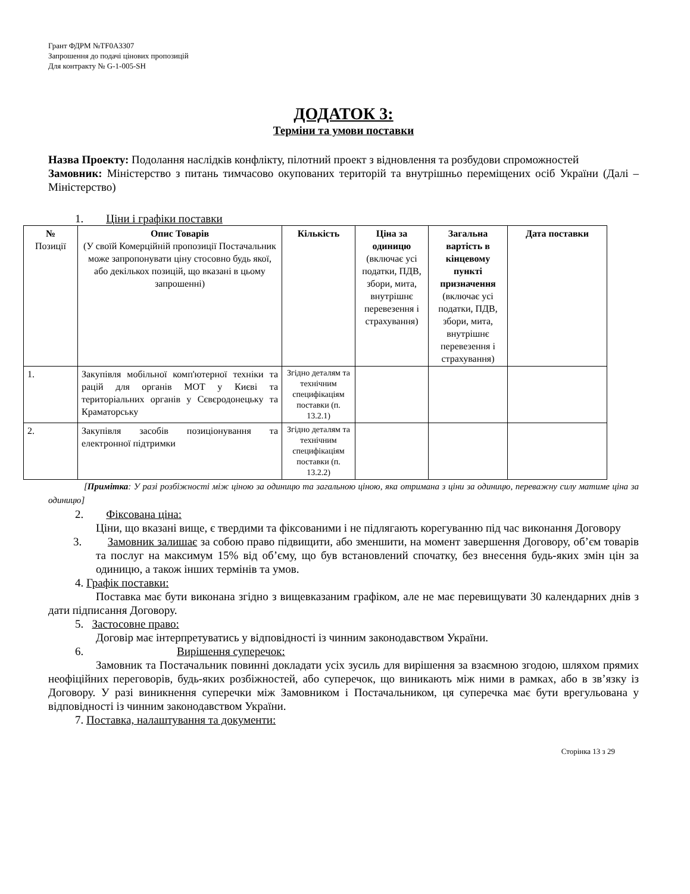Грант ФДРМ №TF0A3307
Запрошення до подачі цінових пропозицій
Для контракту № G-1-005-SH
ДОДАТОК 3:
Терміни та умови поставки
Назва Проекту: Подолання наслідків конфлікту, пілотний проект з відновлення та розбудови спроможностей
Замовник: Міністерство з питань тимчасово окупованих територій та внутрішньо переміщених осіб України (Далі – Міністерство)
1. Ціни і графіки поставки
| № Позиції | Опис Товарів (У своїй Комерційній пропозиції Постачальник може запропонувати ціну стосовно будь якої, або декількох позицій, що вказані в цьому запрошенні) | Кількість | Ціна за одиницю (включає усі податки, ПДВ, збори, мита, внутрішнє перевезення і страхування) | Загальна вартість в кінцевому пункті призначення (включає усі податки, ПДВ, збори, мита, внутрішнє перевезення і страхування) | Дата поставки |
| --- | --- | --- | --- | --- | --- |
| 1. | Закупівля мобільної комп'ютерної техніки та рацій для органів МОТ у Києві та територіальних органів у Сєвєродонецьку та Краматорську | Згідно деталям та технічним специфікаціям поставки (п. 13.2.1) | | | |
| 2. | Закупівля засобів позиціонування та електронної підтримки | Згідно деталям та технічним специфікаціям поставки (п. 13.2.2) | | | |
[Примітка: У разі розбіжності між ціною за одиницю та загальною ціною, яка отримана з ціни за одиницю, переважну силу матиме ціна за одиницю]
2. Фіксована ціна:
Ціни, що вказані вище, є твердими та фіксованими і не підлягають корегуванню під час виконання Договору
3. Замовник залишає за собою право підвищити, або зменшити, на момент завершення Договору, об’єм товарів та послуг на максимум 15% від об’єму, що був встановлений спочатку, без внесення будь-яких змін цін за одиницю, а також інших термінів та умов.
4. Графік поставки:
Поставка має бути виконана згідно з вищевказаним графіком, але не має перевищувати 30 календарних днів з дати підписання Договору.
5. Застосовне право:
Договір має інтерпретуватись у відповідності із чинним законодавством України.
6. Вирішення суперечок:
Замовник та Постачальник повинні докладати усіх зусиль для вирішення за взаємною згодою, шляхом прямих неофіційних переговорів, будь-яких розбіжностей, або суперечок, що виникають між ними в рамках, або в зв’язку із Договору. У разі виникнення суперечки між Замовником і Постачальником, ця суперечка має бути врегульована у відповідності із чинним законодавством України.
7. Поставка, налаштування та документи:
Сторінка 13 з 29